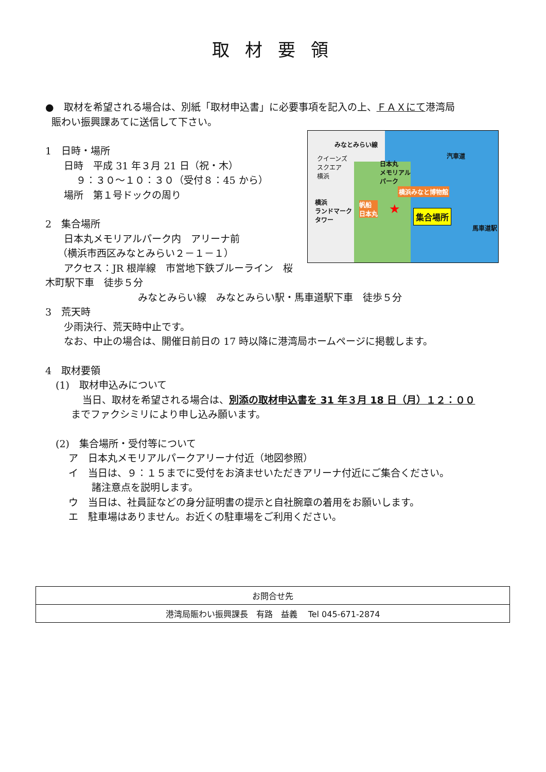取材要領
●　取材を希望される場合は、別紙「取材申込書」に必要事項を記入の上、ＦＡＸにて港湾局
賑わい振興課あてに送信して下さい。
みなとみらい線
汽車道
クイーンズ
スクエア
横浜
日本丸
メモリアル
パーク
横浜みなと博物館
横浜
ランドマーク
タワー
帆船
日本丸
★ 集合場所
馬車道駅
1　日時・場所
日時　平成 31 年３月 21 日（祝・木）
９：３０～１０：３０（受付８：45 から）
場所　第１号ドックの周り
2　集合場所
日本丸メモリアルパーク内　アリーナ前
（横浜市西区みなとみらい２－１－１）
アクセス：JR 根岸線　市営地下鉄ブルーライン　桜木町駅下車　徒歩５分
みなとみらい線　みなとみらい駅・馬車道駅下車　徒歩５分
3　荒天時
少雨決行、荒天時中止です。
なお、中止の場合は、開催日前日の 17 時以降に港湾局ホームページに掲載します。
4　取材要領
(1)　取材申込みについて
当日、取材を希望される場合は、別添の取材申込書を 31 年３月 18 日（月）１２：００
までファクシミリにより申し込み願います。
(2)　集合場所・受付等について
ア　日本丸メモリアルパークアリーナ付近（地図参照）
イ　当日は、９：１５までに受付をお済ませいただきアリーナ付近にご集合ください。
諸注意点を説明します。
ウ　当日は、社員証などの身分証明書の提示と自社腕章の着用をお願いします。
エ　駐車場はありません。お近くの駐車場をご利用ください。
| お問合せ先 |
| 港湾局賑わい振興課長 有路 益義 Tel 045-671-2874 |